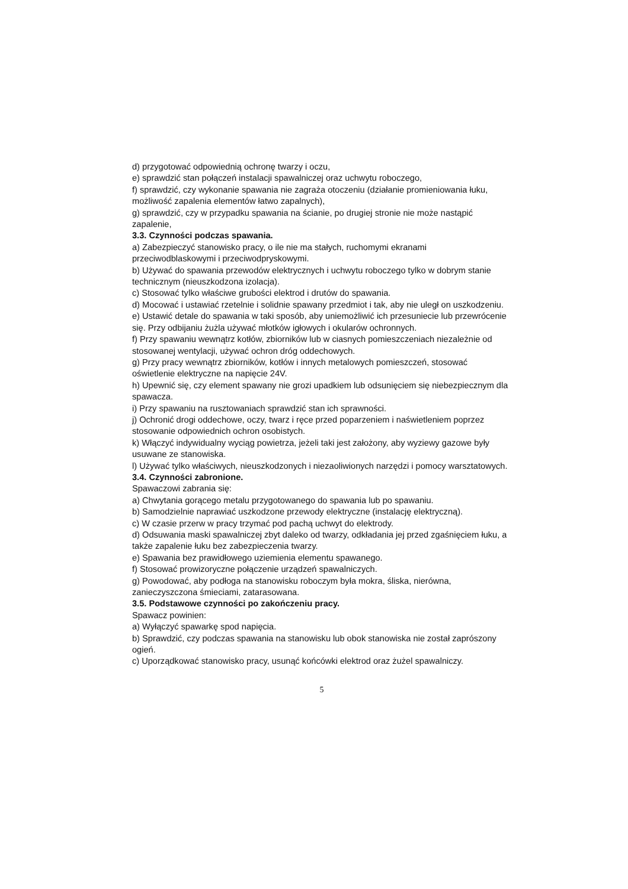d) przygotować odpowiednią ochronę twarzy i oczu,
e) sprawdzić stan połączeń instalacji spawalniczej oraz uchwytu roboczego,
f) sprawdzić, czy wykonanie spawania nie zagraża otoczeniu (działanie promieniowania łuku, możliwość zapalenia elementów łatwo zapalnych),
g) sprawdzić, czy w przypadku spawania na ścianie, po drugiej stronie nie może nastąpić zapalenie,
3.3. Czynności podczas spawania.
a) Zabezpieczyć stanowisko pracy, o ile nie ma stałych, ruchomymi ekranami przeciwodblaskowymi i przeciwodpryskowymi.
b) Używać do spawania przewodów elektrycznych i uchwytu roboczego tylko w dobrym stanie technicznym (nieuszkodzona izolacja).
c) Stosować tylko właściwe grubości elektrod i drutów do spawania.
d) Mocować i ustawiać rzetelnie i solidnie spawany przedmiot i tak, aby nie uległ on uszkodzeniu.
e) Ustawić detale do spawania w taki sposób, aby uniemożliwić ich przesuniecie lub przewrócenie się. Przy odbijaniu żużla używać młotków igłowych i okularów ochronnych.
f) Przy spawaniu wewnątrz kotłów, zbiorników lub w ciasnych pomieszczeniach niezależnie od stosowanej wentylacji, używać ochron dróg oddechowych.
g) Przy pracy wewnątrz zbiorników, kotłów i innych metalowych pomieszczeń, stosować oświetlenie elektryczne na napięcie 24V.
h) Upewnić się, czy element spawany nie grozi upadkiem lub odsunięciem się niebezpiecznym dla spawacza.
i) Przy spawaniu na rusztowaniach sprawdzić stan ich sprawności.
j) Ochronić drogi oddechowe, oczy, twarz i ręce przed poparzeniem i naświetleniem poprzez stosowanie odpowiednich ochron osobistych.
k) Włączyć indywidualny wyciąg powietrza, jeżeli taki jest założony, aby wyziewy gazowe były usuwane ze stanowiska.
l) Używać tylko właściwych, nieuszkodzonych i niezaoliwionych narzędzi i pomocy warsztatowych.
3.4. Czynności zabronione.
Spawaczowi zabrania się:
a) Chwytania gorącego metalu przygotowanego do spawania lub po spawaniu.
b) Samodzielnie naprawiać uszkodzone przewody elektryczne (instalację elektryczną).
c) W czasie przerw w pracy trzymać pod pachą uchwyt do elektrody.
d) Odsuwania maski spawalniczej zbyt daleko od twarzy, odkładania jej przed zgaśnięciem łuku, a także zapalenie łuku bez zabezpieczenia twarzy.
e) Spawania bez prawidłowego uziemienia elementu spawanego.
f) Stosować prowizoryczne połączenie urządzeń spawalniczych.
g) Powodować, aby podłoga na stanowisku roboczym była mokra, śliska, nierówna, zanieczyszczona śmieciami, zatarasowana.
3.5. Podstawowe czynności po zakończeniu pracy.
Spawacz powinien:
a) Wyłączyć spawarkę spod napięcia.
b) Sprawdzić, czy podczas spawania na stanowisku lub obok stanowiska nie został zaprószony ogień.
c) Uporządkować stanowisko pracy, usunąć końcówki elektrod oraz żużel spawalniczy.
5